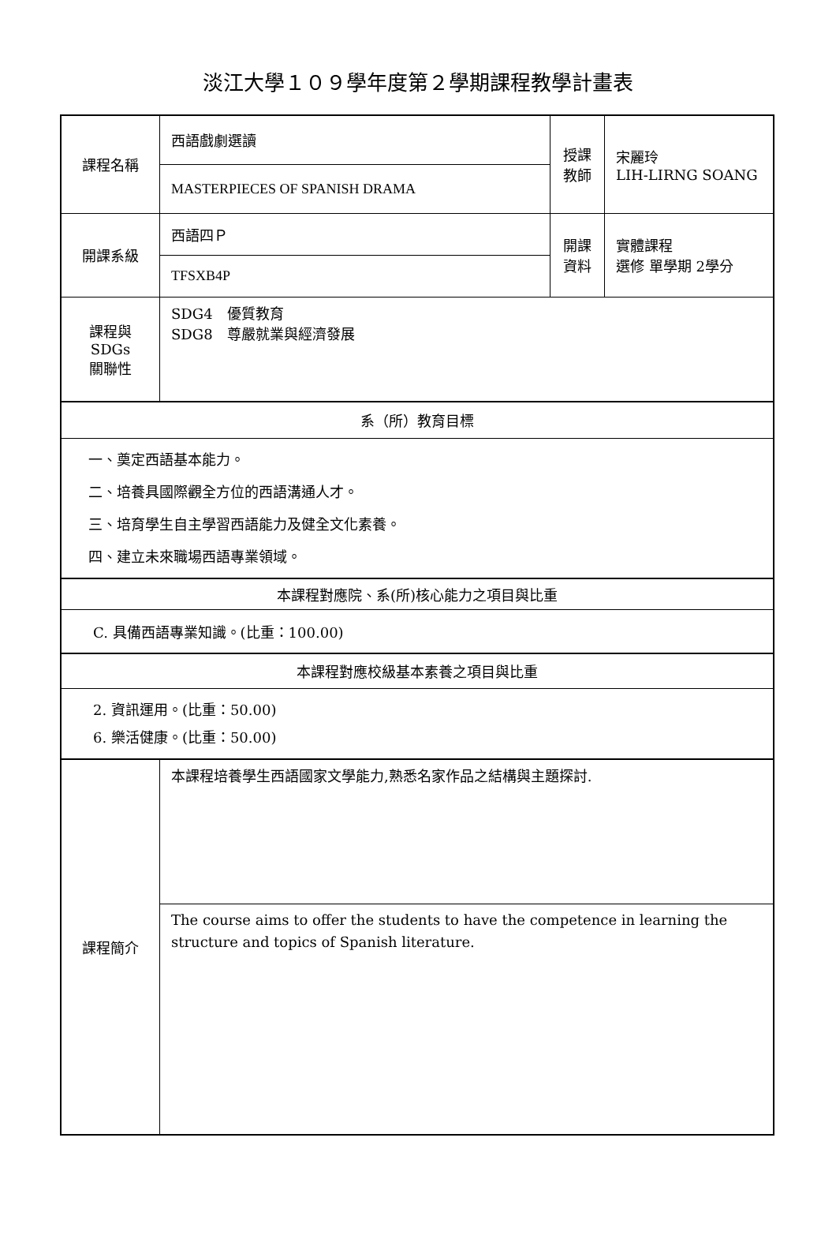淡江大學１０９學年度第２學期課程教學計畫表
| 課程名稱 | 西語戲劇選讀 | 授課 教師 | 宋麗玲 LIH-LIRNG SOANG |
| | MASTERPIECES OF SPANISH DRAMA | | |
| 開課系級 | 西語四Ｐ | 開課 資料 | 實體課程 選修 單學期 2學分 |
| | TFSXB4P | | |
| 課程與SDGs 關聯性 | SDG4 優質教育 SDG8 尊嚴就業與經濟發展 | | |
| 系（所）教育目標 | | | |
| 一、奠定西語基本能力。 二、培養具國際觀全方位的西語溝通人才。 三、培育學生自主學習西語能力及健全文化素養。 四、建立未來職場西語專業領域。 | | | |
| 本課程對應院、系(所)核心能力之項目與比重 | | | |
| C. 具備西語專業知識。(比重：100.00) | | | |
| 本課程對應校級基本素養之項目與比重 | | | |
| 2. 資訊運用。(比重：50.00) 6. 樂活健康。(比重：50.00) | | | |
| 課程簡介 | 本課程培養學生西語國家文學能力,熟悉名家作品之結構與主題探討. | | |
| | The course aims to offer the students to have the competence in learning the structure and topics of Spanish literature. | | |